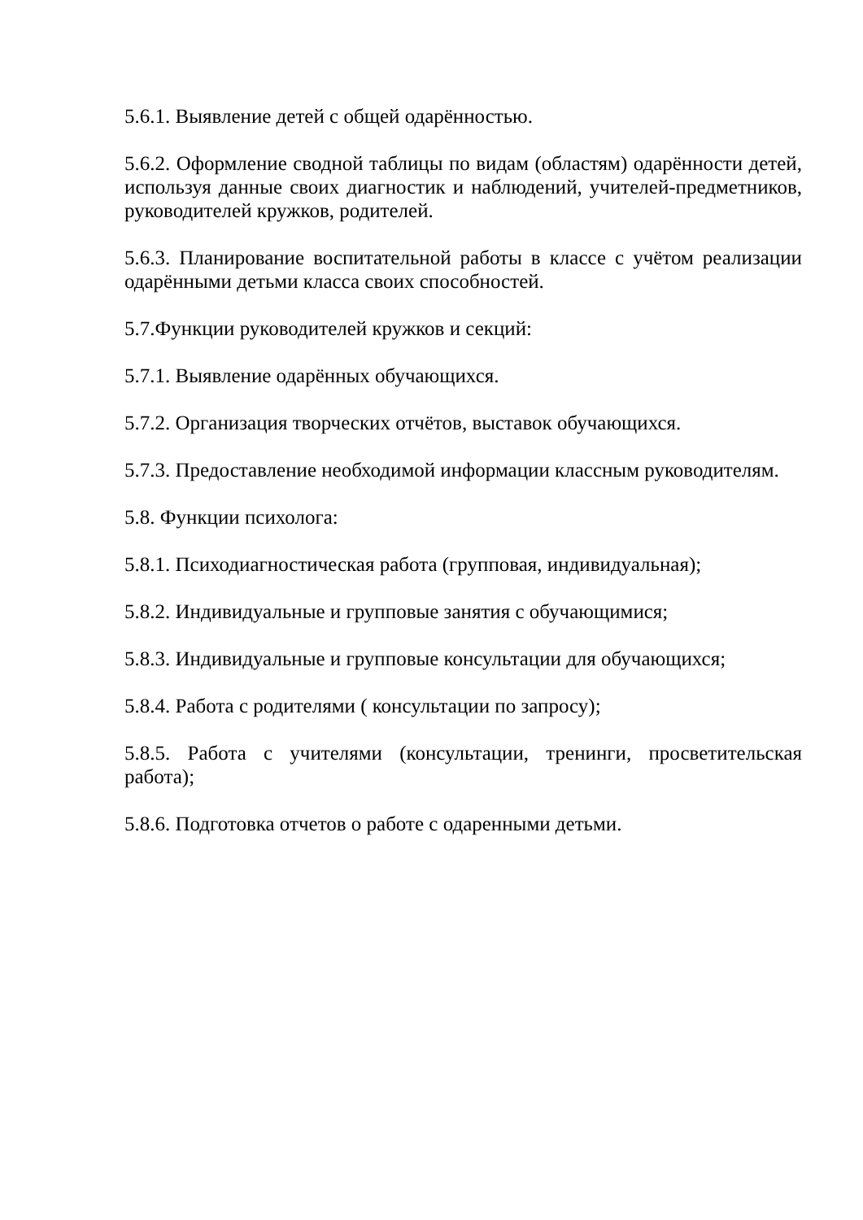5.6.1. Выявление детей с общей одарённостью.
5.6.2. Оформление сводной таблицы по видам (областям) одарённости детей, используя данные своих диагностик и наблюдений, учителей-предметников, руководителей кружков, родителей.
5.6.3. Планирование воспитательной работы в классе с учётом реализации одарёнными детьми класса своих способностей.
5.7.Функции руководителей кружков и секций:
5.7.1. Выявление одарённых обучающихся.
5.7.2. Организация творческих отчётов, выставок обучающихся.
5.7.3. Предоставление необходимой информации классным руководителям.
5.8. Функции психолога:
5.8.1. Психодиагностическая работа (групповая, индивидуальная);
5.8.2. Индивидуальные и групповые занятия с обучающимися;
5.8.3. Индивидуальные и групповые консультации для обучающихся;
5.8.4. Работа с родителями ( консультации по запросу);
5.8.5. Работа с учителями (консультации, тренинги, просветительская работа);
5.8.6. Подготовка отчетов о работе с одаренными детьми.